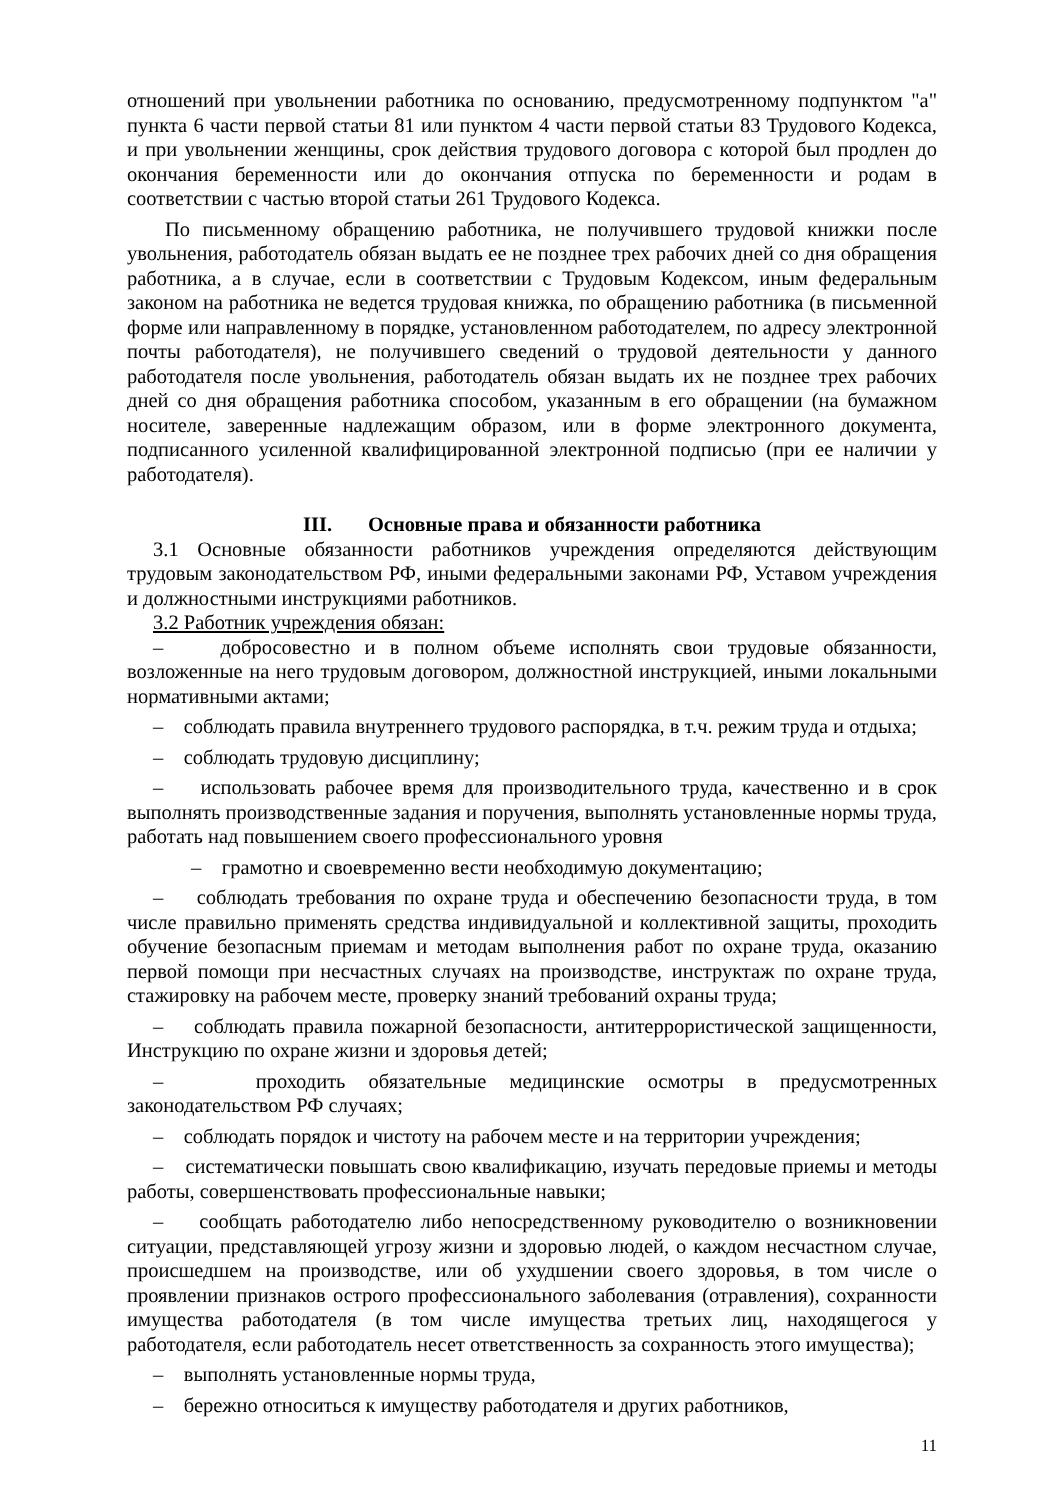отношений при увольнении работника по основанию, предусмотренному подпунктом "а" пункта 6 части первой статьи 81 или пунктом 4 части первой статьи 83 Трудового Кодекса, и при увольнении женщины, срок действия трудового договора с которой был продлен до окончания беременности или до окончания отпуска по беременности и родам в соответствии с частью второй статьи 261 Трудового Кодекса.
По письменному обращению работника, не получившего трудовой книжки после увольнения, работодатель обязан выдать ее не позднее трех рабочих дней со дня обращения работника, а в случае, если в соответствии с Трудовым Кодексом, иным федеральным законом на работника не ведется трудовая книжка, по обращению работника (в письменной форме или направленному в порядке, установленном работодателем, по адресу электронной почты работодателя), не получившего сведений о трудовой деятельности у данного работодателя после увольнения, работодатель обязан выдать их не позднее трех рабочих дней со дня обращения работника способом, указанным в его обращении (на бумажном носителе, заверенные надлежащим образом, или в форме электронного документа, подписанного усиленной квалифицированной электронной подписью (при ее наличии у работодателя).
III. Основные права и обязанности работника
3.1 Основные обязанности работников учреждения определяются действующим трудовым законодательством РФ, иными федеральными законами РФ, Уставом учреждения и должностными инструкциями работников.
3.2 Работник учреждения обязан:
– добросовестно и в полном объеме исполнять свои трудовые обязанности, возложенные на него трудовым договором, должностной инструкцией, иными локальными нормативными актами;
– соблюдать правила внутреннего трудового распорядка, в т.ч. режим труда и отдыха;
– соблюдать трудовую дисциплину;
– использовать рабочее время для производительного труда, качественно и в срок выполнять производственные задания и поручения, выполнять установленные нормы труда, работать над повышением своего профессионального уровня
– грамотно и своевременно вести необходимую документацию;
– соблюдать требования по охране труда и обеспечению безопасности труда, в том числе правильно применять средства индивидуальной и коллективной защиты, проходить обучение безопасным приемам и методам выполнения работ по охране труда, оказанию первой помощи при несчастных случаях на производстве, инструктаж по охране труда, стажировку на рабочем месте, проверку знаний требований охраны труда;
– соблюдать правила пожарной безопасности, антитеррористической защищенности, Инструкцию по охране жизни и здоровья детей;
– проходить обязательные медицинские осмотры в предусмотренных законодательством РФ случаях;
– соблюдать порядок и чистоту на рабочем месте и на территории учреждения;
– систематически повышать свою квалификацию, изучать передовые приемы и методы работы, совершенствовать профессиональные навыки;
– сообщать работодателю либо непосредственному руководителю о возникновении ситуации, представляющей угрозу жизни и здоровью людей, о каждом несчастном случае, происшедшем на производстве, или об ухудшении своего здоровья, в том числе о проявлении признаков острого профессионального заболевания (отравления), сохранности имущества работодателя (в том числе имущества третьих лиц, находящегося у работодателя, если работодатель несет ответственность за сохранность этого имущества);
– выполнять установленные нормы труда,
– бережно относиться к имуществу работодателя и других работников,
11